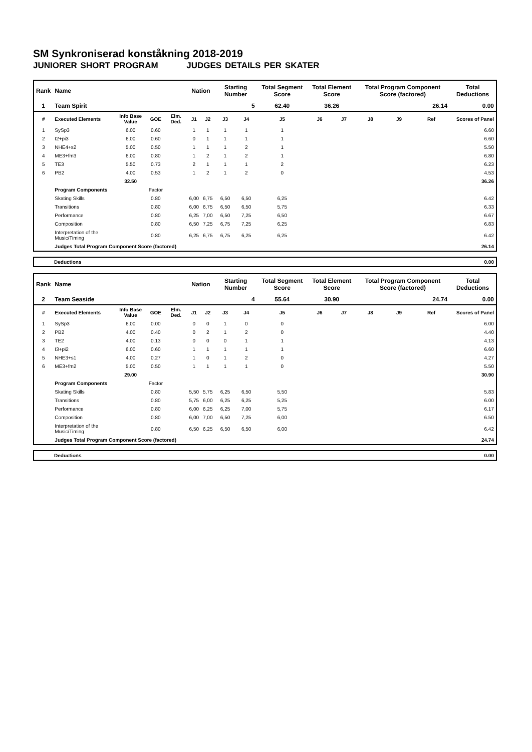SM Synkroniserad konståkning 2018-2019
JUNIORER SHORT PROGRAM JUDGES DETAILS PER SKATER
| Rank | Name | | | | Nation | | Starting Number | | Total Segment Score | Total Element Score | | Total Program Component Score (factored) | | | Total Deductions |
| --- | --- | --- | --- | --- | --- | --- | --- | --- | --- | --- | --- | --- | --- | --- | --- |
| 1 | Team Spirit | | | | | | 5 | | 62.40 | 36.26 | | 26.14 | | | 0.00 |
| # | Executed Elements | Info Base Value | GOE | Elm. Ded. | J1 | J2 | J3 | J4 | J5 | J6 | J7 | J8 | J9 | Ref | Scores of Panel |
| 1 | SySp3 | 6.00 | 0.60 | | 1 | 1 | 1 | 1 | 1 | | | | | | 6.60 |
| 2 | I2+pi3 | 6.00 | 0.60 | | 0 | 1 | 1 | 1 | 1 | | | | | | 6.60 |
| 3 | NHE4+s2 | 5.00 | 0.50 | | 1 | 1 | 1 | 2 | 1 | | | | | | 5.50 |
| 4 | ME3+fm3 | 6.00 | 0.80 | | 1 | 2 | 1 | 2 | 1 | | | | | | 6.80 |
| 5 | TE3 | 5.50 | 0.73 | | 2 | 1 | 1 | 1 | 2 | | | | | | 6.23 |
| 6 | PB2 | 4.00 | 0.53 | | 1 | 2 | 1 | 2 | 0 | | | | | | 4.53 |
| | | 32.50 | | | | | | | | | | | | | 36.26 |
| | Program Components | | Factor | | | | | | | | | | | | |
| | Skating Skills | | 0.80 | | 6,00 | 6,75 | 6,50 | 6,50 | 6,25 | | | | | | 6.42 |
| | Transitions | | 0.80 | | 6,00 | 6,75 | 6,50 | 6,50 | 5,75 | | | | | | 6.33 |
| | Performance | | 0.80 | | 6,25 | 7,00 | 6,50 | 7,25 | 6,50 | | | | | | 6.67 |
| | Composition | | 0.80 | | 6,50 | 7,25 | 6,75 | 7,25 | 6,25 | | | | | | 6.83 |
| | Interpretation of the Music/Timing | | 0.80 | | 6,25 | 6,75 | 6,75 | 6,25 | 6,25 | | | | | | 6.42 |
| | Judges Total Program Component Score (factored) | | | | | | | | | | | | | | 26.14 |
| Deductions | 0.00 |
| Rank | Name | | | | Nation | | Starting Number | | Total Segment Score | Total Element Score | | Total Program Component Score (factored) | | | Total Deductions |
| --- | --- | --- | --- | --- | --- | --- | --- | --- | --- | --- | --- | --- | --- | --- | --- |
| 2 | Team Seaside | | | | | | 4 | | 55.64 | 30.90 | | 24.74 | | | 0.00 |
| # | Executed Elements | Info Base Value | GOE | Elm. Ded. | J1 | J2 | J3 | J4 | J5 | J6 | J7 | J8 | J9 | Ref | Scores of Panel |
| 1 | SySp3 | 6.00 | 0.00 | | 0 | 0 | 1 | 0 | 0 | | | | | | 6.00 |
| 2 | PB2 | 4.00 | 0.40 | | 0 | 2 | 1 | 2 | 0 | | | | | | 4.40 |
| 3 | TE2 | 4.00 | 0.13 | | 0 | 0 | 0 | 1 | 1 | | | | | | 4.13 |
| 4 | I3+pi2 | 6.00 | 0.60 | | 1 | 1 | 1 | 1 | 1 | | | | | | 6.60 |
| 5 | NHE3+s1 | 4.00 | 0.27 | | 1 | 0 | 1 | 2 | 0 | | | | | | 4.27 |
| 6 | ME3+fm2 | 5.00 | 0.50 | | 1 | 1 | 1 | 1 | 0 | | | | | | 5.50 |
| | | 29.00 | | | | | | | | | | | | | 30.90 |
| | Program Components | | Factor | | | | | | | | | | | | |
| | Skating Skills | | 0.80 | | 5,50 | 5,75 | 6,25 | 6,50 | 5,50 | | | | | | 5.83 |
| | Transitions | | 0.80 | | 5,75 | 6,00 | 6,25 | 6,25 | 5,25 | | | | | | 6.00 |
| | Performance | | 0.80 | | 6,00 | 6,25 | 6,25 | 7,00 | 5,75 | | | | | | 6.17 |
| | Composition | | 0.80 | | 6,00 | 7,00 | 6,50 | 7,25 | 6,00 | | | | | | 6.50 |
| | Interpretation of the Music/Timing | | 0.80 | | 6,50 | 6,25 | 6,50 | 6,50 | 6,00 | | | | | | 6.42 |
| | Judges Total Program Component Score (factored) | | | | | | | | | | | | | | 24.74 |
| Deductions | 0.00 |